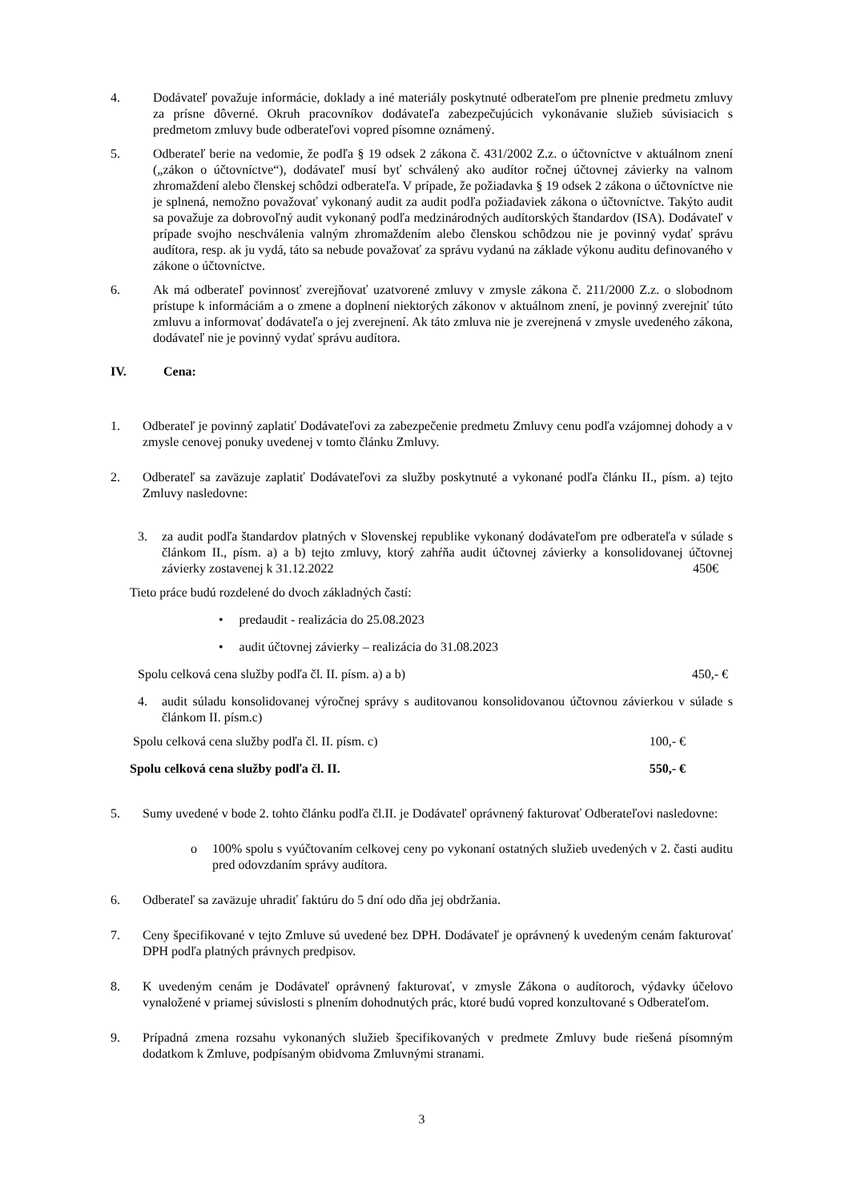4. Dodávateľ považuje informácie, doklady a iné materiály poskytnuté odberateľom pre plnenie predmetu zmluvy za prísne dôverné. Okruh pracovníkov dodávateľa zabezpečujúcich vykonávanie služieb súvisiacich s predmetom zmluvy bude odberateľovi vopred písomne oznámený.
5. Odberateľ berie na vedomie, že podľa § 19 odsek 2 zákona č. 431/2002 Z.z. o účtovníctve v aktuálnom znení („zákon o účtovníctve“), dodávateľ musí byť schválený ako audítor ročnej účtovnej závierky na valnom zhromaždení alebo členskej schôdzi odberateľa. V prípade, že požiadavka § 19 odsek 2 zákona o účtovníctve nie je splnená, nemožno považovať vykonaný audit za audit podľa požiadaviek zákona o účtovníctve. Takýto audit sa považuje za dobrovoľný audit vykonaný podľa medzinárodných audítorských štandardov (ISA). Dodávateľ v prípade svojho neschválenia valným zhromaždením alebo členskou schôdzou nie je povinný vydať správu audítora, resp. ak ju vydá, táto sa nebude považovať za správu vydanú na základe výkonu auditu definovaného v zákone o účtovníctve.
6. Ak má odberateľ povinnosť zverejňovať uzatvorené zmluvy v zmysle zákona č. 211/2000 Z.z. o slobodnom prístupe k informáciám a o zmene a doplnení niektorých zákonov v aktuálnom znení, je povinný zverejniť túto zmluvu a informovať dodávateľa o jej zverejnení. Ak táto zmluva nie je zverejnená v zmysle uvedeného zákona, dodávateľ nie je povinný vydať správu audítora.
IV. Cena:
1. Odberateľ je povinný zaplatiť Dodávateľovi za zabezpečenie predmetu Zmluvy cenu podľa vzájomnej dohody a v zmysle cenovej ponuky uvedenej v tomto článku Zmluvy.
2. Odberateľ sa zaväzuje zaplatiť Dodávateľovi za služby poskytnuté a vykonané podľa článku II., písm. a) tejto Zmluvy nasledovne:
3. za audit podľa štandardov platných v Slovenskej republike vykonaný dodávateľom pre odberateľa v súlade s článkom II., písm. a) a b) tejto zmluvy, ktorý zahŕňa audit účtovnej závierky a konsolidovanej účtovnej závierky zostavenej k 31.12.2022 450€
Tieto práce budú rozdelené do dvoch základných častí:
• predaudit - realizácia do 25.08.2023
• audit účtovnej závierky – realizácia do 31.08.2023
Spolu celková cena služby podľa čl. II. písm. a) a b) 450,- €
4. audit súladu konsolidovanej výročnej správy s auditovanou konsolidovanou účtovnou závierkou v súlade s článkom II. písm.c)
Spolu celková cena služby podľa čl. II. písm. c) 100,- €
Spolu celková cena služby podľa čl. II. 550,- €
5. Sumy uvedené v bode 2. tohto článku podľa čl.II. je Dodávateľ oprávnený fakturovať Odberateľovi nasledovne:
o 100% spolu s vyúčtovaním celkovej ceny po vykonaní ostatných služieb uvedených v 2. časti auditu pred odovzdaním správy audítora.
6. Odberateľ sa zaväzuje uhradiť faktúru do 5 dní odo dňa jej obdržania.
7. Ceny špecifikované v tejto Zmluve sú uvedené bez DPH. Dodávateľ je oprávnený k uvedeným cenám fakturovať DPH podľa platných právnych predpisov.
8. K uvedeným cenám je Dodávateľ oprávnený fakturovať, v zmysle Zákona o audítoroch, výdavky účelovo vynaložené v priamej súvislosti s plnením dohodnutých prác, ktoré budú vopred konzultované s Odberateľom.
9. Prípadná zmena rozsahu vykonaných služieb špecifikovaných v predmete Zmluvy bude riešená písomným dodatkom k Zmluve, podpísaným obidvoma Zmluvnými stranami.
3